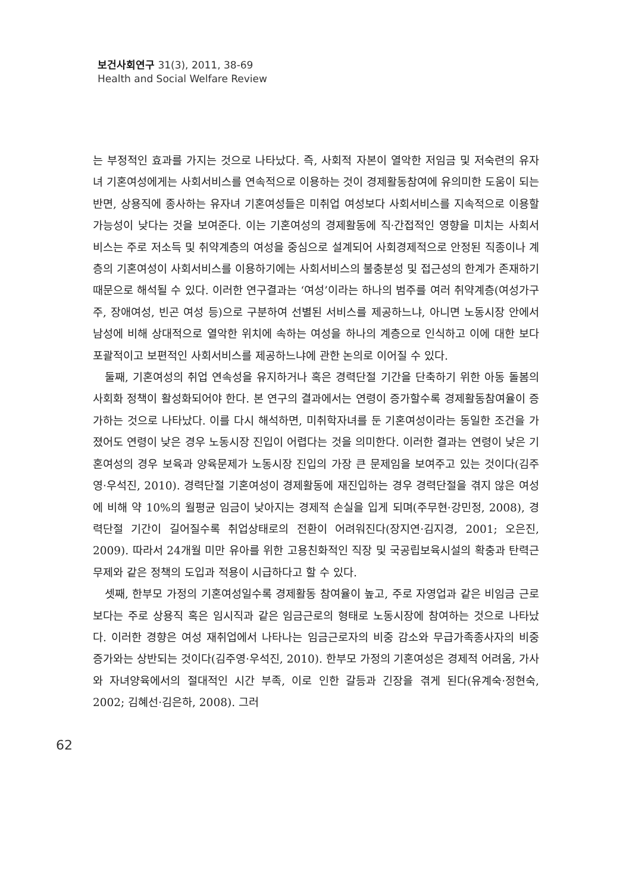보건사회연구 31(3), 2011, 38-69
Health and Social Welfare Review
는 부정적인 효과를 가지는 것으로 나타났다. 즉, 사회적 자본이 열악한 저임금 및 저숙련의 유자녀 기혼여성에게는 사회서비스를 연속적으로 이용하는 것이 경제활동참여에 유의미한 도움이 되는 반면, 상용직에 종사하는 유자녀 기혼여성들은 미취업 여성보다 사회서비스를 지속적으로 이용할 가능성이 낮다는 것을 보여준다. 이는 기혼여성의 경제활동에 직·간접적인 영향을 미치는 사회서비스는 주로 저소득 및 취약계층의 여성을 중심으로 설계되어 사회경제적으로 안정된 직종이나 계층의 기혼여성이 사회서비스를 이용하기에는 사회서비스의 불충분성 및 접근성의 한계가 존재하기 때문으로 해석될 수 있다. 이러한 연구결과는 ‘여성’이라는 하나의 범주를 여러 취약계층(여성가구주, 장애여성, 빈곤 여성 등)으로 구분하여 선별된 서비스를 제공하느냐, 아니면 노동시장 안에서 남성에 비해 상대적으로 열악한 위치에 속하는 여성을 하나의 계층으로 인식하고 이에 대한 보다 포괄적이고 보편적인 사회서비스를 제공하느냐에 관한 논의로 이어질 수 있다.
둘째, 기혼여성의 취업 연속성을 유지하거나 혹은 경력단절 기간을 단축하기 위한 아동 돌봄의 사회화 정책이 활성화되어야 한다. 본 연구의 결과에서는 연령이 증가할수록 경제활동참여율이 증가하는 것으로 나타났다. 이를 다시 해석하면, 미취학자녀를 둔 기혼여성이라는 동일한 조건을 가졌어도 연령이 낮은 경우 노동시장 진입이 어렵다는 것을 의미한다. 이러한 결과는 연령이 낮은 기혼여성의 경우 보육과 양육문제가 노동시장 진입의 가장 큰 문제임을 보여주고 있는 것이다(김주영·우석진, 2010). 경력단절 기혼여성이 경제활동에 재진입하는 경우 경력단절을 겪지 않은 여성에 비해 약 10%의 월평균 임금이 낮아지는 경제적 손실을 입게 되며(주무현·강민정, 2008), 경력단절 기간이 길어질수록 취업상태로의 전환이 어려워진다(장지연·김지경, 2001; 오은진, 2009). 따라서 24개월 미만 유아를 위한 고용친화적인 직장 및 국공립보육시설의 확충과 탄력근무제와 같은 정책의 도입과 적용이 시급하다고 할 수 있다.
셋째, 한부모 가정의 기혼여성일수록 경제활동 참여율이 높고, 주로 자영업과 같은 비임금 근로보다는 주로 상용직 혹은 임시직과 같은 임금근로의 형태로 노동시장에 참여하는 것으로 나타났다. 이러한 경향은 여성 재취업에서 나타나는 임금근로자의 비중 감소와 무급가족종사자의 비중 증가와는 상반되는 것이다(김주영·우석진, 2010). 한부모 가정의 기혼여성은 경제적 어려움, 가사와 자녀양육에서의 절대적인 시간 부족, 이로 인한 갈등과 긴장을 겪게 된다(유계숙·정현숙, 2002; 김혜선·김은하, 2008). 그러
62